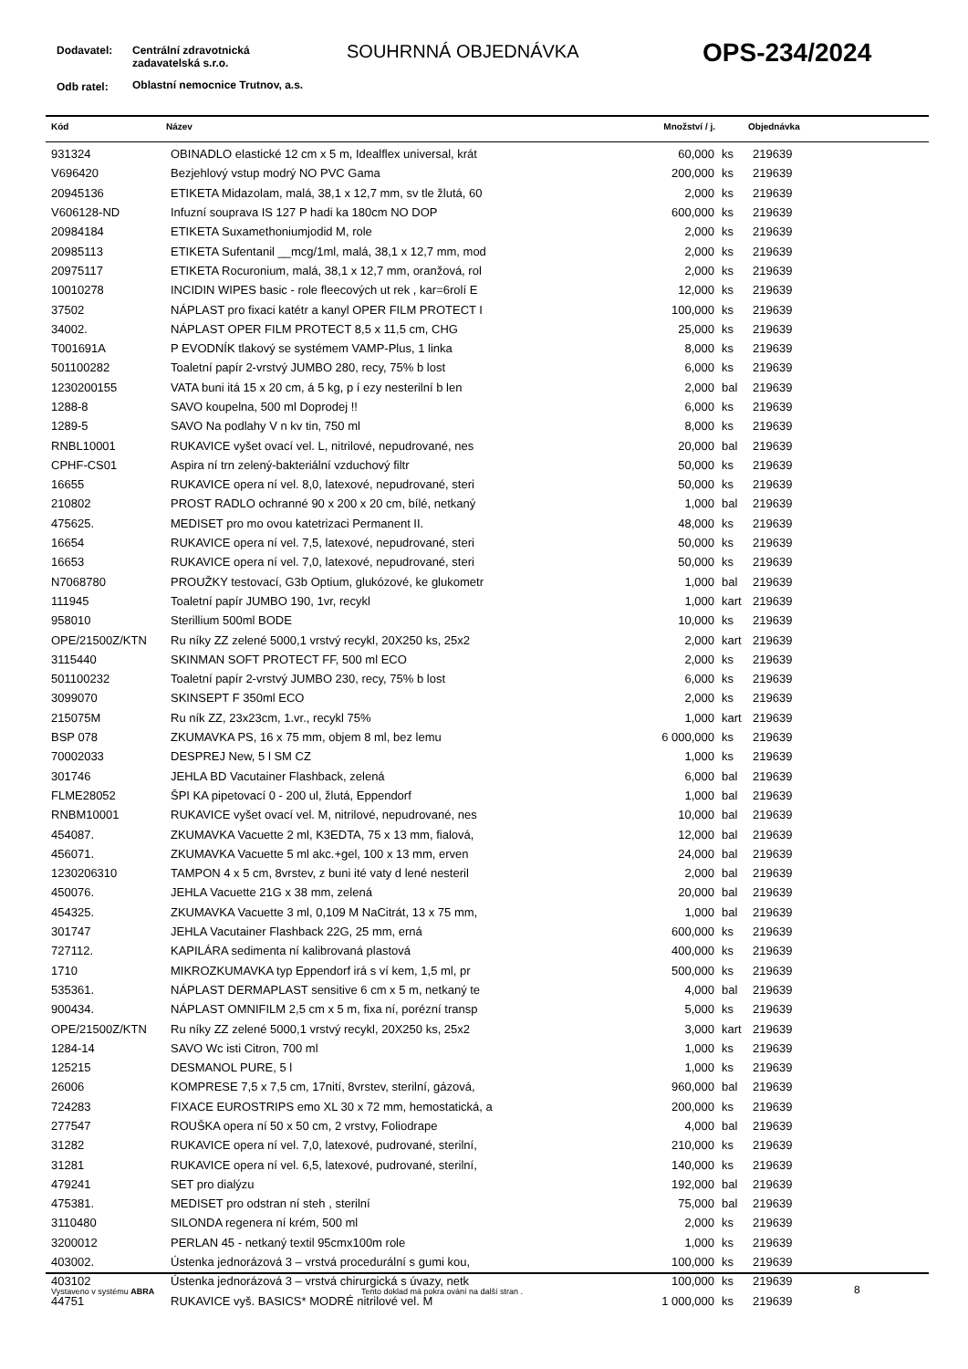Dodavatel:
Centrální zdravotnická
zadavatelská s.r.o.
SOUHRNNÁ OBJEDNÁVKA OPS-234/2024
Odb ratel:
Oblastní nemocnice Trutnov, a.s.
| Kód | Název | Množství / j. | | Objednávka |
| --- | --- | --- | --- | --- |
| 931324 | OBINADLO elastické 12 cm x 5 m, Idealflex universal, krát | 60,000 | ks | 219639 |
| V696420 | Bezjehlový vstup modrý NO PVC Gama | 200,000 | ks | 219639 |
| 20945136 | ETIKETA Midazolam, malá, 38,1 x 12,7 mm, sv tle žlutá, 60 | 2,000 | ks | 219639 |
| V606128-ND | Infuzní souprava IS 127 P hadi ka 180cm NO DOP | 600,000 | ks | 219639 |
| 20984184 | ETIKETA Suxamethoniumjodid M, role | 2,000 | ks | 219639 |
| 20985113 | ETIKETA Sufentanil __mcg/1ml, malá, 38,1 x 12,7 mm, mod | 2,000 | ks | 219639 |
| 20975117 | ETIKETA Rocuronium, malá, 38,1 x 12,7 mm, oranžová, rol | 2,000 | ks | 219639 |
| 10010278 | INCIDIN WIPES basic - role fleecových ut rek , kar=6rolí E | 12,000 | ks | 219639 |
| 37502 | NÁPLAST pro fixaci katétr a kanyl OPER FILM PROTECT I | 100,000 | ks | 219639 |
| 34002. | NÁPLAST OPER FILM PROTECT 8,5 x 11,5 cm, CHG | 25,000 | ks | 219639 |
| T001691A | P EVODNÍK tlakový se systémem VAMP-Plus, 1 linka | 8,000 | ks | 219639 |
| 501100282 | Toaletní papír 2-vrstvý JUMBO 280, recy, 75% b lost | 6,000 | ks | 219639 |
| 1230200155 | VATA buni itá 15 x 20 cm, á 5 kg, p í ezy nesterilní b len | 2,000 | bal | 219639 |
| 1288-8 | SAVO koupelna, 500 ml Doprodej !! | 6,000 | ks | 219639 |
| 1289-5 | SAVO Na podlahy V n kv tin, 750 ml | 8,000 | ks | 219639 |
| RNBL10001 | RUKAVICE vyšet ovací vel. L, nitrilové, nepudrované, nes | 20,000 | bal | 219639 |
| CPHF-CS01 | Aspira ní trn zelený-bakteriální vzduchový filtr | 50,000 | ks | 219639 |
| 16655 | RUKAVICE opera ní vel. 8,0, latexové, nepudrované, steri | 50,000 | ks | 219639 |
| 210802 | PROST RADLO ochranné 90 x 200 x 20 cm, bílé, netkaný | 1,000 | bal | 219639 |
| 475625. | MEDISET pro mo ovou katetrizaci Permanent II. | 48,000 | ks | 219639 |
| 16654 | RUKAVICE opera ní vel. 7,5, latexové, nepudrované, steri | 50,000 | ks | 219639 |
| 16653 | RUKAVICE opera ní vel. 7,0, latexové, nepudrované, steri | 50,000 | ks | 219639 |
| N7068780 | PROUŽKY testovací, G3b Optium, glukózové, ke glukometr | 1,000 | bal | 219639 |
| 111945 | Toaletní papír JUMBO 190, 1vr, recykl | 1,000 | kart | 219639 |
| 958010 | Sterillium 500ml BODE | 10,000 | ks | 219639 |
| OPE/21500Z/KTN | Ru níky ZZ zelené 5000,1 vrstvý recykl, 20X250 ks, 25x2 | 2,000 | kart | 219639 |
| 3115440 | SKINMAN SOFT PROTECT FF, 500 ml ECO | 2,000 | ks | 219639 |
| 501100232 | Toaletní papír 2-vrstvý JUMBO 230, recy, 75% b lost | 6,000 | ks | 219639 |
| 3099070 | SKINSEPT F 350ml ECO | 2,000 | ks | 219639 |
| 215075M | Ru ník ZZ, 23x23cm, 1.vr., recykl 75% | 1,000 | kart | 219639 |
| BSP 078 | ZKUMAVKA PS, 16 x 75 mm, objem 8 ml, bez lemu | 6 000,000 | ks | 219639 |
| 70002033 | DESPREJ New, 5 l SM CZ | 1,000 | ks | 219639 |
| 301746 | JEHLA BD Vacutainer Flashback, zelená | 6,000 | bal | 219639 |
| FLME28052 | ŠPI KA pipetovací 0 - 200 ul, žlutá, Eppendorf | 1,000 | bal | 219639 |
| RNBM10001 | RUKAVICE vyšet ovací vel. M, nitrilové, nepudrované, nes | 10,000 | bal | 219639 |
| 454087. | ZKUMAVKA Vacuette 2 ml, K3EDTA, 75 x 13 mm, fialová, | 12,000 | bal | 219639 |
| 456071. | ZKUMAVKA Vacuette 5 ml akc.+gel, 100 x 13 mm, erven | 24,000 | bal | 219639 |
| 1230206310 | TAMPON 4 x 5 cm, 8vrstev, z buni ité vaty d lené nesteril | 2,000 | bal | 219639 |
| 450076. | JEHLA Vacuette 21G x 38 mm, zelená | 20,000 | bal | 219639 |
| 454325. | ZKUMAVKA Vacuette 3 ml, 0,109 M NaCitrát, 13 x 75 mm, | 1,000 | bal | 219639 |
| 301747 | JEHLA Vacutainer Flashback 22G, 25 mm, erná | 600,000 | ks | 219639 |
| 727112. | KAPILÁRA sedimenta ní kalibrovaná plastová | 400,000 | ks | 219639 |
| 1710 | MIKROZKUMAVKA typ Eppendorf irá s ví kem, 1,5 ml, pr | 500,000 | ks | 219639 |
| 535361. | NÁPLAST DERMAPLAST sensitive 6 cm x 5 m, netkaný te | 4,000 | bal | 219639 |
| 900434. | NÁPLAST OMNIFILM 2,5 cm x 5 m, fixa ní, porézní transp | 5,000 | ks | 219639 |
| OPE/21500Z/KTN | Ru níky ZZ zelené 5000,1 vrstvý recykl, 20X250 ks, 25x2 | 3,000 | kart | 219639 |
| 1284-14 | SAVO Wc isti Citron, 700 ml | 1,000 | ks | 219639 |
| 125215 | DESMANOL PURE, 5 l | 1,000 | ks | 219639 |
| 26006 | KOMPRESE 7,5 x 7,5 cm, 17nití, 8vrstev, sterilní, gázová, | 960,000 | bal | 219639 |
| 724283 | FIXACE EUROSTRIPS emo XL 30 x 72 mm, hemostatická, a | 200,000 | ks | 219639 |
| 277547 | ROUŠKA opera ní 50 x 50 cm, 2 vrstvy, Foliodrape | 4,000 | bal | 219639 |
| 31282 | RUKAVICE opera ní vel. 7,0, latexové, pudrované, sterilní, | 210,000 | ks | 219639 |
| 31281 | RUKAVICE opera ní vel. 6,5, latexové, pudrované, sterilní, | 140,000 | ks | 219639 |
| 479241 | SET pro dialýzu | 192,000 | bal | 219639 |
| 475381. | MEDISET pro odstran ní steh , sterilní | 75,000 | bal | 219639 |
| 3110480 | SILONDA regenera ní krém, 500 ml | 2,000 | ks | 219639 |
| 3200012 | PERLAN 45 - netkaný textil 95cmx100m role | 1,000 | ks | 219639 |
| 403002. | Ústenka jednorázová 3 – vrstvá procedurální s gumi kou, | 100,000 | ks | 219639 |
| 403102 | Ústenka jednorázová 3 – vrstvá chirurgická s úvazy, netk | 100,000 | ks | 219639 |
| 44751 | RUKAVICE vyš. BASICS* MODRÉ nitrilové vel. M | 1 000,000 | ks | 219639 |
Vystaveno v systému ABRA Tento doklad má pokra ování na další stran . 8